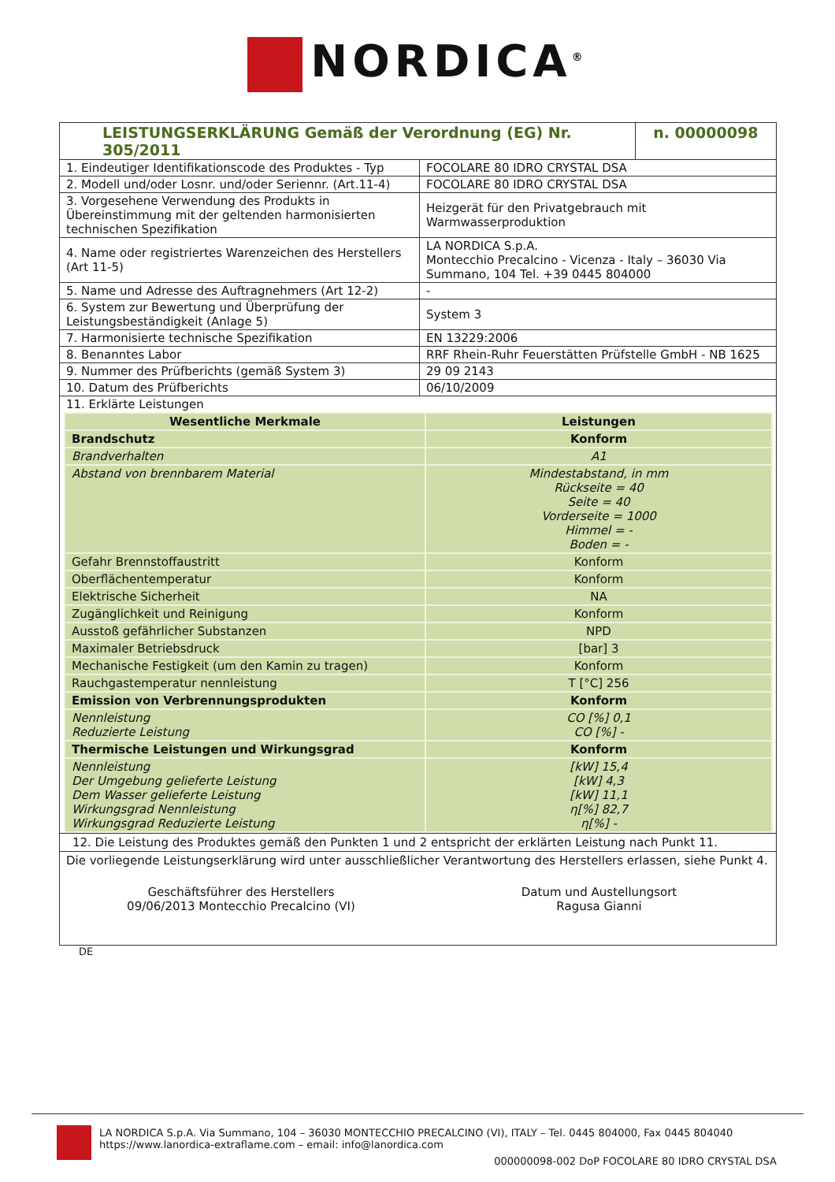NORDICA<sup>®</sup>
| LEISTUNGSERKLÄRUNG Gemäß der Verordnung (EG) Nr. 305/2011 | | n. 00000098 |
| 1. Eindeutiger Identifikationscode des Produktes - Typ | FOCOLARE 80 IDRO CRYSTAL DSA | |
| 2. Modell und/oder Losnr. und/oder Seriennr. (Art.11-4) | FOCOLARE 80 IDRO CRYSTAL DSA | |
| 3. Vorgesehene Verwendung des Produkts in Übereinstimmung mit der geltenden harmonisierten technischen Spezifikation | Heizgerät für den Privatgebrauch mit Warmwasserproduktion | |
| 4. Name oder registriertes Warenzeichen des Herstellers (Art 11-5) | LA NORDICA S.p.A. Montecchio Precalcino - Vicenza - Italy – 36030 Via Summano, 104 Tel. +39 0445 804000 | |
| 5. Name und Adresse des Auftragnehmers (Art 12-2) | - | |
| 6. System zur Bewertung und Überprüfung der Leistungsbeständigkeit (Anlage 5) | System 3 | |
| 7. Harmonisierte technische Spezifikation | EN 13229:2006 | |
| 8. Benanntes Labor | RRF Rhein-Ruhr Feuerstätten Prüfstelle GmbH - NB 1625 | |
| 9. Nummer des Prüfberichts (gemäß System 3) | 29 09 2143 | |
| 10. Datum des Prüfberichts | 06/10/2009 | |
| 11. Erklärte Leistungen | | |
| Wesentliche Merkmale | Leistungen |
| --- | --- |
| Brandschutz | Konform |
| Brandverhalten | A1 |
| Abstand von brennbarem Material | Mindestabstand, in mm Rückseite = 40 Seite = 40 Vorderseite = 1000 Himmel = - Boden = - |
| Gefahr Brennstoffaustritt | Konform |
| Oberflächentemperatur | Konform |
| Elektrische Sicherheit | NA |
| Zugänglichkeit und Reinigung | Konform |
| Ausstoß gefährlicher Substanzen | NPD |
| Maximaler Betriebsdruck | [bar] 3 |
| Mechanische Festigkeit (um den Kamin zu tragen) | Konform |
| Rauchgastemperatur nennleistung | T [°C] 256 |
| Emission von Verbrennungsprodukten | Konform |
| Nennleistung Reduzierte Leistung | CO [%] 0,1 CO [%] - |
| Thermische Leistungen und Wirkungsgrad | Konform |
| Nennleistung Der Umgebung gelieferte Leistung Dem Wasser gelieferte Leistung Wirkungsgrad Nennleistung Wirkungsgrad Reduzierte Leistung | [kW] 15,4 [kW] 4,3 [kW] 11,1 η[%] 82,7 η[%] - |
12. Die Leistung des Produktes gemäß den Punkten 1 und 2 entspricht der erklärten Leistung nach Punkt 11.
Die vorliegende Leistungserklärung wird unter ausschließlicher Verantwortung des Herstellers erlassen, siehe Punkt 4.
Geschäftsführer des Herstellers
09/06/2013 Montecchio Precalcino (VI)
Datum und Austellungsort
Ragusa Gianni
DE
LA NORDICA S.p.A. Via Summano, 104 – 36030 MONTECCHIO PRECALCINO (VI), ITALY – Tel. 0445 804000, Fax 0445 804040
https://www.lanordica-extraflame.com – email: info@lanordica.com
000000098-002 DoP FOCOLARE 80 IDRO CRYSTAL DSA